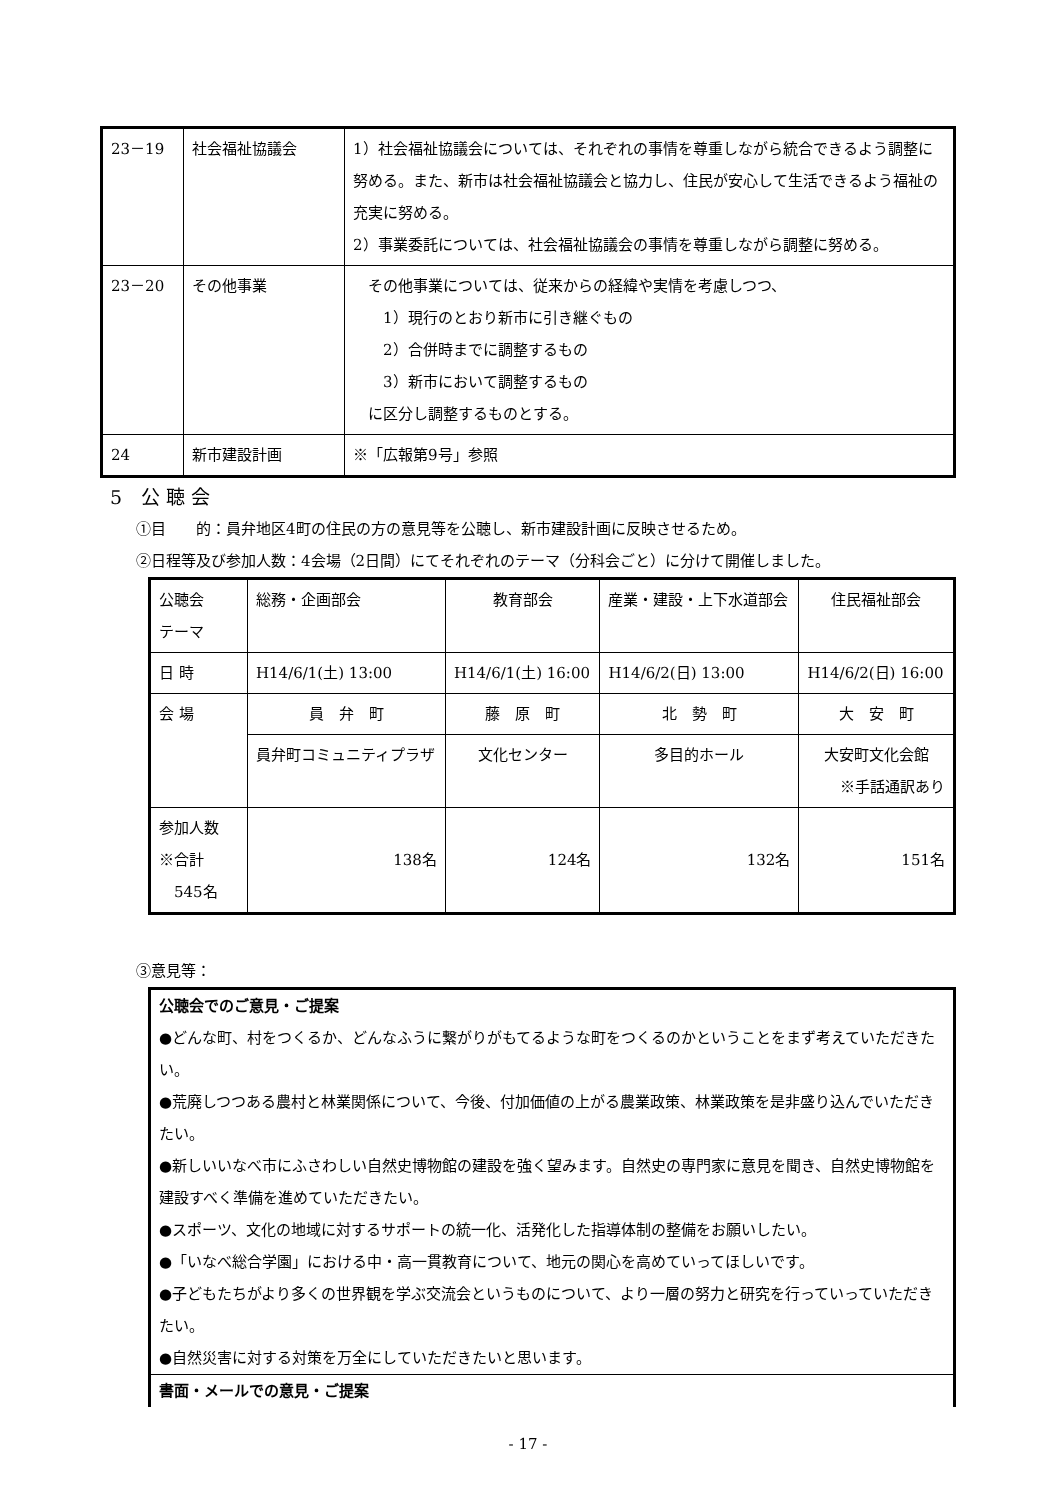| 23－19 | 社会福祉協議会 | 1）社会福祉協議会については、それぞれの事情を尊重しながら統合できるよう調整に努める。また、新市は社会福祉協議会と協力し、住民が安心して生活できるよう福祉の充実に努める。 2）事業委託については、社会福祉協議会の事情を尊重しながら調整に努める。 |
| 23－20 | その他事業 | その他事業については、従来からの経緯や実情を考慮しつつ、 1）現行のとおり新市に引き継ぐもの 2）合併時までに調整するもの 3）新市において調整するもの に区分し調整するものとする。 |
| 24 | 新市建設計画 | ※「広報第9号」参照 |
5　公 聴 会
①目　　的：員弁地区4町の住民の方の意見等を公聴し、新市建設計画に反映させるため。
②日程等及び参加人数：4会場（2日間）にてそれぞれのテーマ（分科会ごと）に分けて開催しました。
| 公聴会 テーマ | 総務・企画部会 | 教育部会 | 産業・建設・上下水道部会 | 住民福祉部会 |
| 日 時 | H14/6/1(土) 13:00 | H14/6/1(土) 16:00 | H14/6/2(日) 13:00 | H14/6/2(日) 16:00 |
| 会 場 | 員 弁 町 | 藤 原 町 | 北 勢 町 | 大 安 町 |
| | 員弁町コミュニティプラザ | 文化センター | 多目的ホール | 大安町文化会館 ※手話通訳あり |
| 参加人数 ※合計 545名 | 138名 | 124名 | 132名 | 151名 |
③意見等：
公聴会でのご意見・ご提案
●どんな町、村をつくるか、どんなふうに繋がりがもてるような町をつくるのかということをまず考えていただきたい。
●荒廃しつつある農村と林業関係について、今後、付加価値の上がる農業政策、林業政策を是非盛り込んでいただきたい。
●新しいいなべ市にふさわしい自然史博物館の建設を強く望みます。自然史の専門家に意見を聞き、自然史博物館を建設すべく準備を進めていただきたい。
●スポーツ、文化の地域に対するサポートの統一化、活発化した指導体制の整備をお願いしたい。
●「いなべ総合学園」における中・高一貫教育について、地元の関心を高めていってほしいです。
●子どもたちがより多くの世界観を学ぶ交流会というものについて、より一層の努力と研究を行っていっていただきたい。
●自然災害に対する対策を万全にしていただきたいと思います。
書面・メールでの意見・ご提案
- 17 -